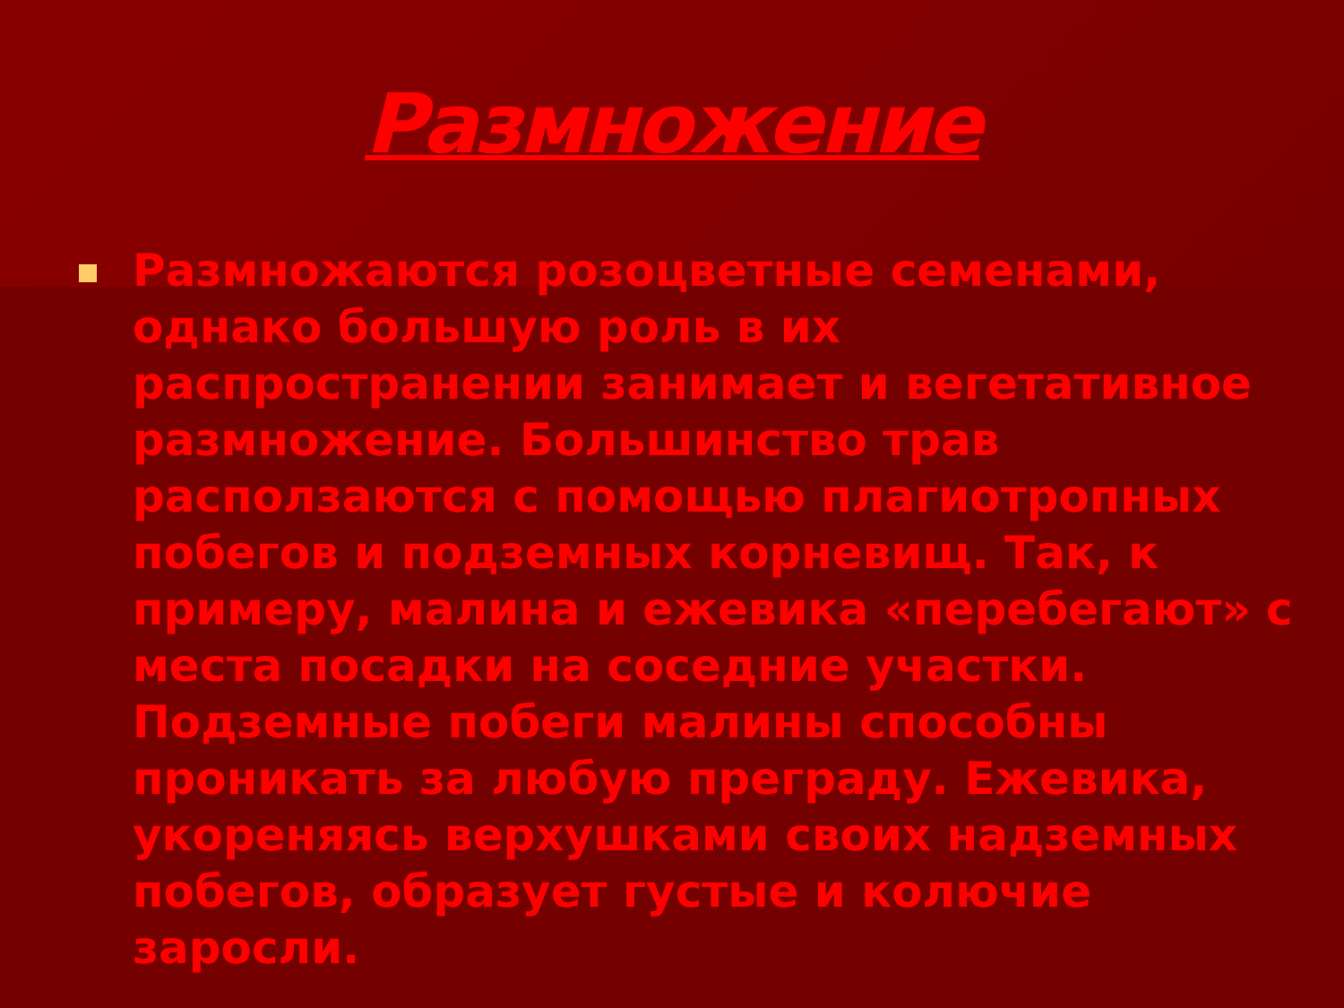Размножение
Размножаются розоцветные семенами, однако большую роль в их распространении занимает и вегетативное размножение. Большинство трав расползаются с помощью плагиотропных побегов и подземных корневищ. Так, к примеру, малина и ежевика «перебегают» с места посадки на соседние участки. Подземные побеги малины способны проникать за любую преграду. Ежевика, укореняясь верхушками своих надземных побегов, образует густые и колючие заросли.